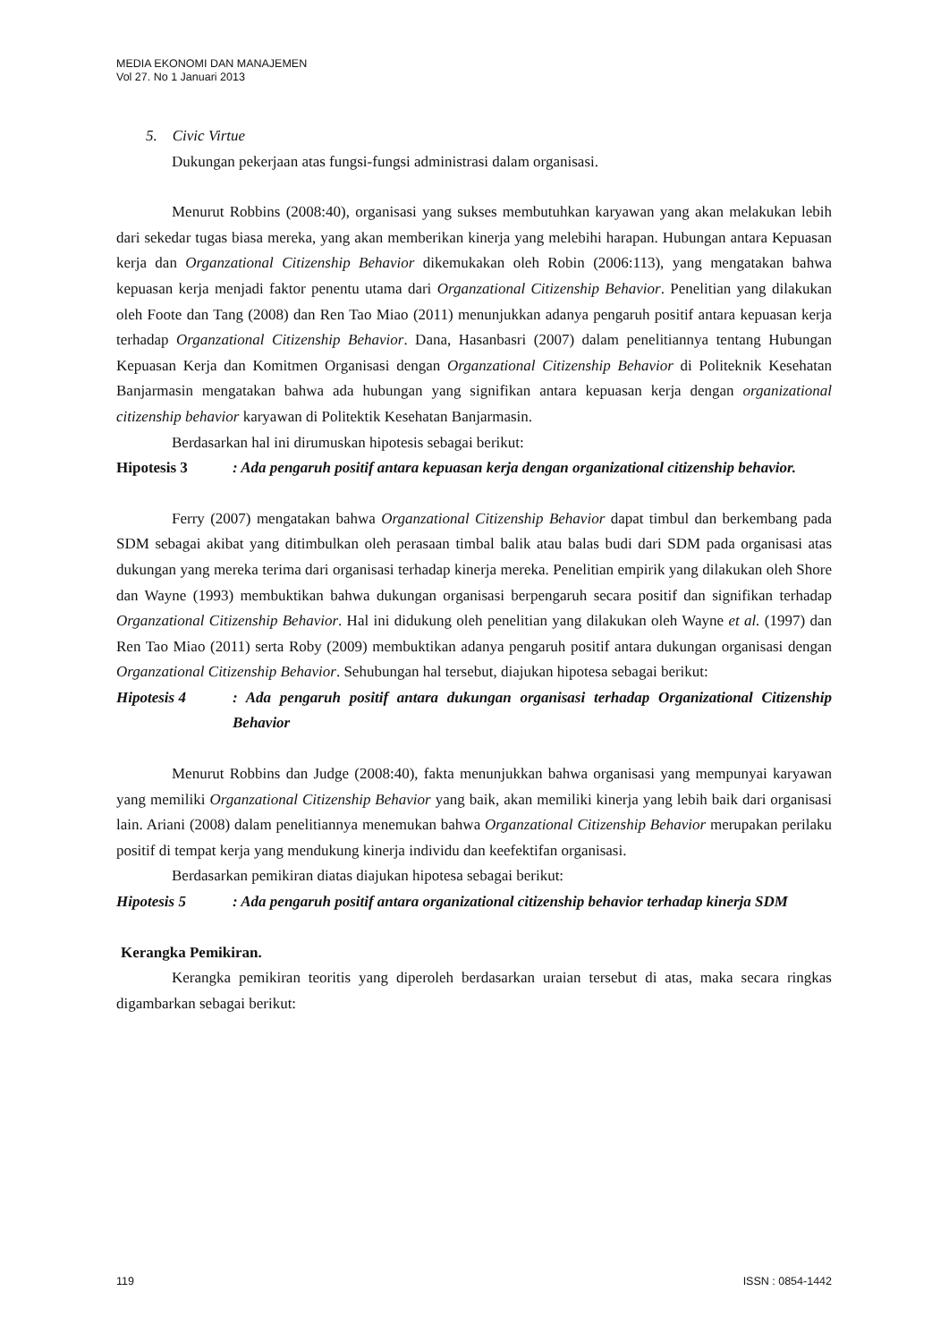MEDIA EKONOMI DAN MANAJEMEN
Vol 27. No 1 Januari 2013
5. Civic Virtue
Dukungan pekerjaan atas fungsi-fungsi administrasi dalam organisasi.
Menurut Robbins (2008:40), organisasi yang sukses membutuhkan karyawan yang akan melakukan lebih dari sekedar tugas biasa mereka, yang akan memberikan kinerja yang melebihi harapan. Hubungan antara Kepuasan kerja dan Organzational Citizenship Behavior dikemukakan oleh Robin (2006:113), yang mengatakan bahwa kepuasan kerja menjadi faktor penentu utama dari Organzational Citizenship Behavior. Penelitian yang dilakukan oleh Foote dan Tang (2008) dan Ren Tao Miao (2011) menunjukkan adanya pengaruh positif antara kepuasan kerja terhadap Organzational Citizenship Behavior. Dana, Hasanbasri (2007) dalam penelitiannya tentang Hubungan Kepuasan Kerja dan Komitmen Organisasi dengan Organzational Citizenship Behavior di Politeknik Kesehatan Banjarmasin mengatakan bahwa ada hubungan yang signifikan antara kepuasan kerja dengan organizational citizenship behavior karyawan di Politektik Kesehatan Banjarmasin.
Berdasarkan hal ini dirumuskan hipotesis sebagai berikut:
Hipotesis 3: Ada pengaruh positif antara kepuasan kerja dengan organizational citizenship behavior.
Ferry (2007) mengatakan bahwa Organzational Citizenship Behavior dapat timbul dan berkembang pada SDM sebagai akibat yang ditimbulkan oleh perasaan timbal balik atau balas budi dari SDM pada organisasi atas dukungan yang mereka terima dari organisasi terhadap kinerja mereka. Penelitian empirik yang dilakukan oleh Shore dan Wayne (1993) membuktikan bahwa dukungan organisasi berpengaruh secara positif dan signifikan terhadap Organzational Citizenship Behavior. Hal ini didukung oleh penelitian yang dilakukan oleh Wayne et al. (1997) dan Ren Tao Miao (2011) serta Roby (2009) membuktikan adanya pengaruh positif antara dukungan organisasi dengan Organzational Citizenship Behavior. Sehubungan hal tersebut, diajukan hipotesa sebagai berikut:
Hipotesis 4: Ada pengaruh positif antara dukungan organisasi terhadap Organizational Citizenship Behavior
Menurut Robbins dan Judge (2008:40), fakta menunjukkan bahwa organisasi yang mempunyai karyawan yang memiliki Organzational Citizenship Behavior yang baik, akan memiliki kinerja yang lebih baik dari organisasi lain. Ariani (2008) dalam penelitiannya menemukan bahwa Organzational Citizenship Behavior merupakan perilaku positif di tempat kerja yang mendukung kinerja individu dan keefektifan organisasi.
Berdasarkan pemikiran diatas diajukan hipotesa sebagai berikut:
Hipotesis 5: Ada pengaruh positif antara organizational citizenship behavior terhadap kinerja SDM
Kerangka Pemikiran.
Kerangka pemikiran teoritis yang diperoleh berdasarkan uraian tersebut di atas, maka secara ringkas digambarkan sebagai berikut:
119 ISSN : 0854-1442